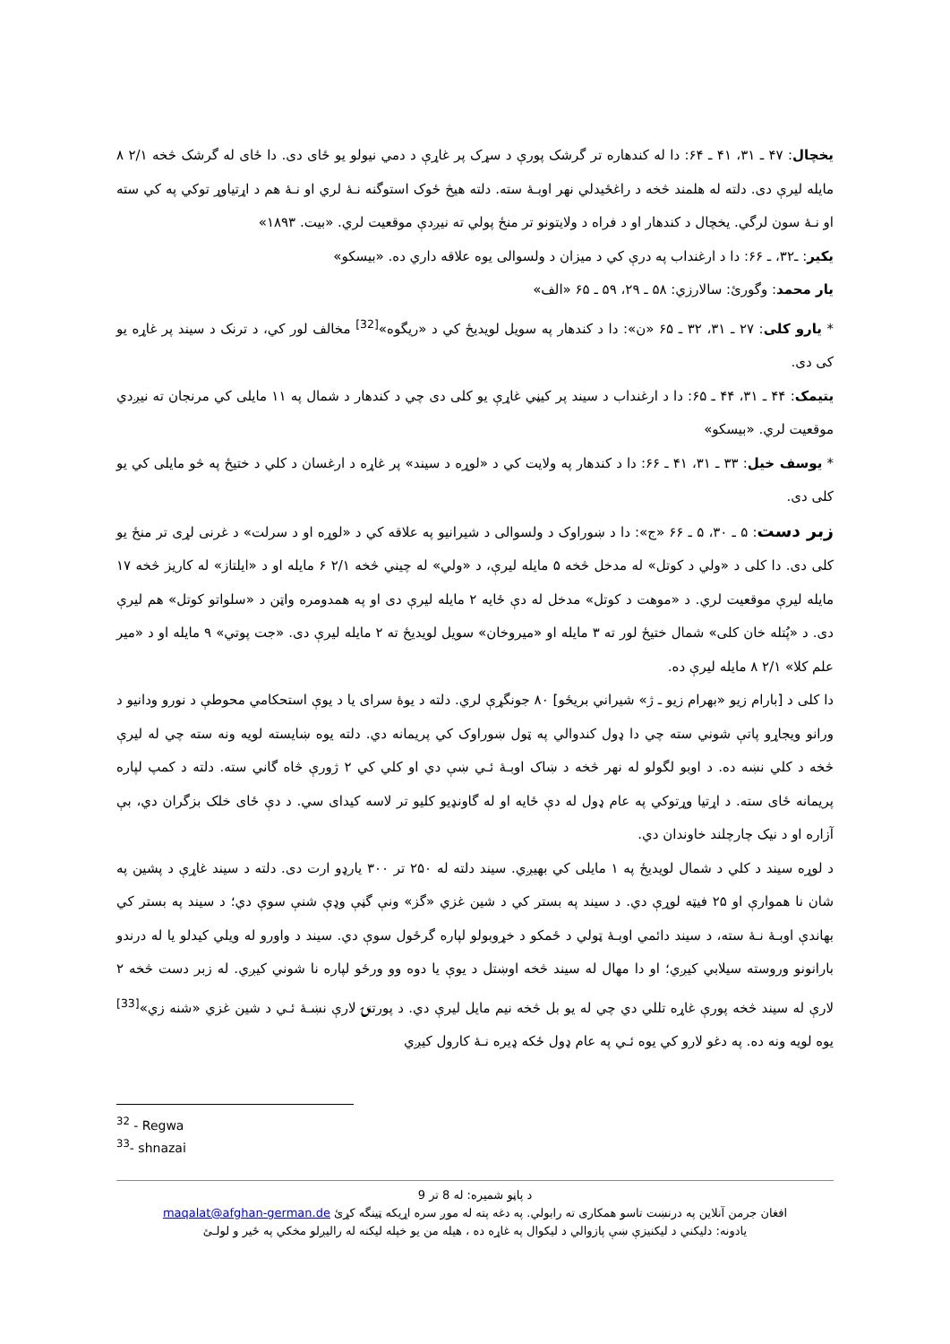يخچال: ۴۷ ـ ۳۱، ۴۱ ـ ۶۴: دا له کندهاره تر گرشک پورې د سړک پر غاړې د دمي نيولو يو ځای دی. دا ځای له گرشک څخه ۲/۱ ۸ مايله ليرې دی. دلته له هلمند څخه د راغځيدلي نهر اوبـهٔ سته. دلته هيڅ ځوک استوگنه نـهٔ لري او نـهٔ هم د اړتياوړ توکي په کي سته او نـهٔ سون لرگي. يخچال د کندهار او د فراه د ولايتونو تر منځ پولي ته نيږدې موقعيت لري. «بيت. ۱۸۹۳»
يکير: ـ۳۲، ـ ۶۶: دا د ارغنداب په درې کي د ميزان د ولسوالی يوه علاقه داري ده. «بيسکو»
يار محمد: وگورئ: سالارزي: ۵۸ ـ ۲۹، ۵۹ ـ ۶۵ «الف»
* يارو کلی: ۲۷ ـ ۳۱، ۳۲ ـ ۶۵ «ن»: دا د کندهار په سويل لويديځ کي د «ريگوه»<sup>[32]</sup> مخالف لور کي، د ترنک د سيند پر غاړه يو کی دی.
يتيمک: ۴۴ ـ ۳۱، ۴۴ ـ ۶۵: دا د ارغنداب د سيند پر کيڼي غاړې يو کلی دی چي د کندهار د شمال په ۱۱ مايلی کي مرنجان ته نيږدي موقعيت لري. «بيسکو»
* يوسف خيل: ۳۳ ـ ۳۱، ۴۱ ـ ۶۶: دا د کندهار په ولايت کي د «لوړه د سيند» پر غاړه د ارغسان د کلي د ختيځ په څو مايلی کي يو کلی دی.
زبر دست: ۵ ـ ۳۰، ۵ ـ ۶۶ «ج»: دا د ښوراوک د ولسوالی د شيرانيو په علاقه کي د «لوړه او د سرلت» د غرنی لړی تر منځ يو کلی دی. دا کلی د «ولي د کوتل» له مدخل څخه ۵ مايله ليرې، د «ولي» له چيني څخه ۲/۱ ۶ مايله او د «ايلتاز» له کاريز څخه ۱۷ مايله ليرې موقعيت لري. د «موهت د کوتل» مدخل له دې ځايه ۲ مايله ليرې دی او په همدومره واټن د «سلواتو کوتل» هم ليرې دی. د «پُتله خان کلی» شمال ختيځ لور ته ۳ مايله او «ميروخان» سويل لويديځ ته ۲ مايله ليرې دی. «جت پوتي» ۹ مايله او د «مير علم کلا» ۲/۱ ۸ مايله ليرې ده.
دا کلی د [بارام زيو «بهرام زيو ـ ژ» شيراني بريځو] ۸۰ جونگړې لري. دلته د يوهٔ سرای يا د يوې استحکامي محوطې د نورو ودانيو د ورانو ويجاړو پاتې شوني سته چي دا ډول کندوالي په ټول ښوراوک کي پريمانه دي. دلته يوه ښايسته لويه ونه سته چي له ليرې څخه د کلي نښه ده. د اوبو لگولو له نهر څخه د ښاک اوبـهٔ ئـي ښې دي او کلي کي ۲ ژورې څاه گاني سته. دلته د کمپ لپاره پريمانه ځای سته. د اړتيا وړتوکي په عام ډول له دې ځايه او له گاونډيو کليو تر لاسه کيدای سي. د دې ځای خلک بزگران دي، بې آزاره او د نيک چارچلند خاوندان دي.
د لوړه سيند د کلي د شمال لويديځ په ۱ مايلی کي بهيږي. سيند دلته له ۲۵۰ تر ۳۰۰ يارډو ارت دی. دلته د سيند غاړې د پشين په شان نا هموارې او ۲۵ فيټه لوړې دي. د سيند په بستر کي د شين غزي «گز» ونې گڼې وډې شنې سوې دي؛ د سيند په بستر کي بهاندې اوبـهٔ نـهٔ سته، د سيند دائمي اوبـهٔ ټولي د ځمکو د خړوبولو لپاره گرځول سوې دي. سيند د واورو له ويلي کيدلو يا له درندو بارانونو وروسته سيلابي کيږي؛ او دا مهال له سيند څخه اوښتل د يوې يا دوه وو ورځو لپاره نا شوني کيږي. له زبر دست څخه ۲ لارې له سيند څخه پورې غاړه تللي دي چي له يو بل څخه نيم مايل ليرې دي. د پورتنۍ لارې نښـهٔ ئـي د شين غزي «شنه زي»<sup>[33]</sup> يوه لويه ونه ده. په دغو لارو کي يوه ئـي په عام ډول ځکه ډيره نـهٔ کارول کيږي
<sup>32</sup> - Regwa
<sup>33</sup>- shnazai
د پاڼو شميره: له 8 تر 9
افغان جرمن آنلاين په درنښت تاسو همکاری ته رابولي. په دغه پته له موږ سره اړيکه ټينگه کړئ maqalat@afghan-german.de
يادونه: دليکني د ليکنيزې ښې پازوالي د ليکوال په غاړه ده ، هيله من يو خپله ليکنه له راليږلو مخکي په ځير و لولـئ